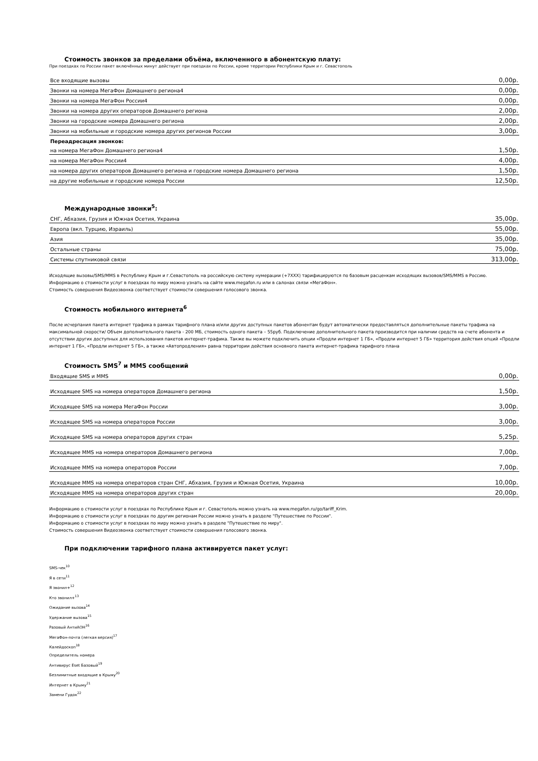Стоимость звонков за пределами объёма, включенного в абонентскую плату:
При поездках по России пакет включённых минут действует при поездках по России, кроме территории Республики Крым и г. Севастополь
| Все входящие вызовы | 0,00р. |
| Звонки на номера МегаФон Домашнего региона4 | 0,00р. |
| Звонки на номера МегаФон России4 | 0,00р. |
| Звонки на номера других операторов Домашнего региона | 2,00р. |
| Звонки на городские номера Домашнего региона | 2,00р. |
| Звонки на мобильные и городские номера других регионов России | 3,00р. |
| Переадресация звонков: | |
| на номера МегаФон Домашнего региона4 | 1,50р. |
| на номера МегаФон России4 | 4,00р. |
| на номера других операторов Домашнего региона и городские номера Домашнего региона | 1,50р. |
| на другие мобильные и городские номера России | 12,50р. |
Международные звонки<sup>5</sup>:
| СНГ, Абхазия, Грузия и Южная Осетия, Украина | 35,00р. |
| Европа (вкл. Турцию, Израиль) | 55,00р. |
| Азия | 35,00р. |
| Остальные страны | 75,00р. |
| Системы спутниковой связи | 313,00р. |
Исходящие вызовы/SMS/MMS в Республику Крым и г.Севастополь на российскую систему нумерации (+7XXX) тарифицируются по базовым расценкам исходящих вызовов/SMS/MMS в Россию.
Информацию о стоимости услуг в поездках по миру можно узнать на сайте www.megafon.ru или в салонах связи «МегаФон».
Стоимость совершения Видеозвонка соответствует стоимости совершения голосового звонка.
Стоимость мобильного интернета<sup>6</sup>
После исчерпания пакета интернет трафика в рамках тарифного плана и/или других доступных пакетов абонентам будут автоматически предоставляться дополнительные пакеты трафика на максимальной скорости/ Объем дополнительного пакета - 200 МБ, стоимость одного пакета – 55руб. Подключение дополнительного пакета производится при наличии средств на счете абонента и отсутствии других доступных для использования пакетов интернет-трафика. Также вы можете подключить опции «Продли интернет 1 ГБ», «Продли интернет 5 ГБ» территория действия опций «Продли интернет 1 ГБ», «Продли интернет 5 ГБ», а также «Автопродления» равна территории действия основного пакета интернет-трафика тарифного плана
Стоимость SMS<sup>7</sup> и MMS сообщений
| Входящие SMS и MMS | 0,00р. |
| Исходящее SMS на номера операторов Домашнего региона | 1,50р. |
| Исходящее SMS на номера МегаФон России | 3,00р. |
| Исходящее SMS на номера операторов России | 3,00р. |
| Исходящее SMS на номера операторов других стран | 5,25р. |
| Исходящее MMS на номера операторов Домашнего региона | 7,00р. |
| Исходящее MMS на номера операторов России | 7,00р. |
| Исходящее MMS на номера операторов стран СНГ, Абхазия, Грузия и Южная Осетия, Украина | 10,00р. |
| Исходящее MMS на номера операторов других стран | 20,00р. |
Информацию о стоимости услуг в поездках по Республике Крым и г. Севастополь можно узнать на www.megafon.ru/go/tariff_Krim.
Информацию о стоимости услуг в поездках по другим регионам России можно узнать в разделе "Путешествие по России".
Информацию о стоимости услуг в поездках по миру можно узнать в разделе "Путешествие по миру".
Стоимость совершения Видеозвонка соответствует стоимости совершения голосового звонка.
При подключении тарифного плана активируется пакет услуг:
SMS-чек<sup>10</sup>
Я в сети<sup>11</sup>
Я звонил+<sup>12</sup>
Кто звонил+<sup>13</sup>
Ожидание вызова<sup>14</sup>
Удержание вызова<sup>15</sup>
Разовый АнтиАОН<sup>16</sup>
МегаФон-почта (легкая версия)<sup>17</sup>
Калейдоскоп<sup>18</sup>
Определитель номера
Антивирус Eset Базовый<sup>19</sup>
Безлимитные входящие в Крыму<sup>20</sup>
Интернет в Крыму<sup>21</sup>
Замени Гудок<sup>22</sup>